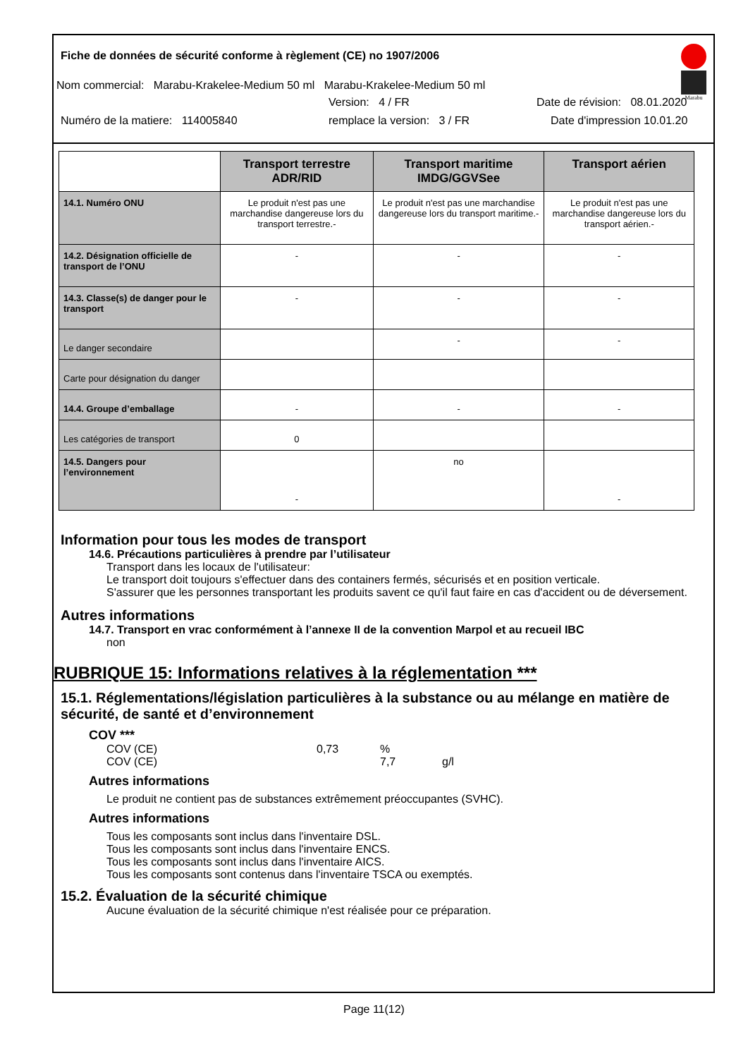Marabu
Fiche de données de sécurité conforme à règlement (CE) no 1907/2006
Nom commercial: Marabu-Krakelee-Medium 50 ml Marabu-Krakelee-Medium 50 ml
Version: 4 / FR Date de révision: 08.01.2020
Numéro de la matiere: 114005840 remplace la version: 3 / FR Date d'impression 10.01.20
| | Transport terrestre ADR/RID | Transport maritime IMDG/GGVSee | Transport aérien |
| --- | --- | --- | --- |
| 14.1. Numéro ONU | Le produit n'est pas une marchandise dangereuse lors du transport terrestre.- | Le produit n'est pas une marchandise dangereuse lors du transport maritime.- | Le produit n'est pas une marchandise dangereuse lors du transport aérien.- |
| 14.2. Désignation officielle de transport de l’ONU | - | - | - |
| 14.3. Classe(s) de danger pour le transport | - | - | - |
| Le danger secondaire | | - | - |
| Carte pour désignation du danger | | | |
| 14.4. Groupe d’emballage | - | - | - |
| Les catégories de transport | 0 | | |
| 14.5. Dangers pour l’environnement | - | no | - |
Information pour tous les modes de transport
14.6. Précautions particulières à prendre par l’utilisateur
Transport dans les locaux de l'utilisateur:
Le transport doit toujours s'effectuer dans des containers fermés, sécurisés et en position verticale.
S'assurer que les personnes transportant les produits savent ce qu'il faut faire en cas d'accident ou de déversement.
Autres informations
14.7. Transport en vrac conformément à l’annexe II de la convention Marpol et au recueil IBC
non
RUBRIQUE 15: Informations relatives à la réglementation ***
15.1. Réglementations/législation particulières à la substance ou au mélange en matière de sécurité, de santé et d’environnement
COV ***
COV (CE) 0,73% COV (CE) 7,7 g/l
Autres informations
Le produit ne contient pas de substances extrêmement préoccupantes (SVHC).
Autres informations
Tous les composants sont inclus dans l'inventaire DSL.
Tous les composants sont inclus dans l'inventaire ENCS.
Tous les composants sont inclus dans l'inventaire AICS.
Tous les composants sont contenus dans l'inventaire TSCA ou exemptés.
15.2. Évaluation de la sécurité chimique
Aucune évaluation de la sécurité chimique n'est réalisée pour ce préparation.
Page 11(12)